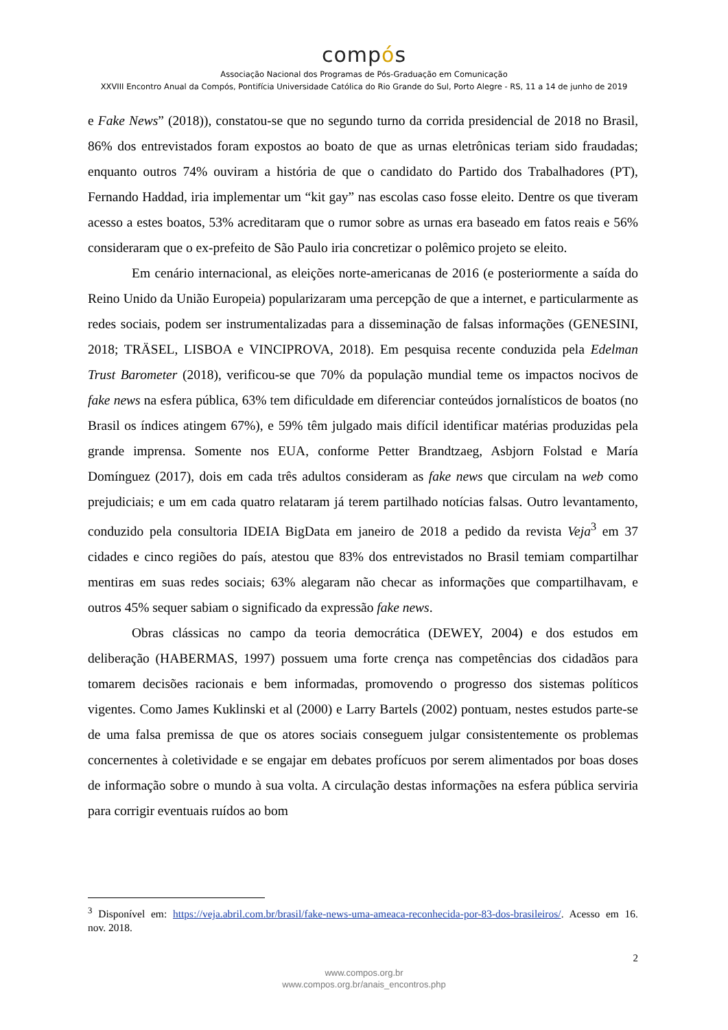compós
Associação Nacional dos Programas de Pós-Graduação em Comunicação
XXVIII Encontro Anual da Compós, Pontifícia Universidade Católica do Rio Grande do Sul, Porto Alegre - RS, 11 a 14 de junho de 2019
e Fake News” (2018)), constatou-se que no segundo turno da corrida presidencial de 2018 no Brasil, 86% dos entrevistados foram expostos ao boato de que as urnas eletrônicas teriam sido fraudadas; enquanto outros 74% ouviram a história de que o candidato do Partido dos Trabalhadores (PT), Fernando Haddad, iria implementar um “kit gay” nas escolas caso fosse eleito. Dentre os que tiveram acesso a estes boatos, 53% acreditaram que o rumor sobre as urnas era baseado em fatos reais e 56% consideraram que o ex-prefeito de São Paulo iria concretizar o polêmico projeto se eleito.
Em cenário internacional, as eleições norte-americanas de 2016 (e posteriormente a saída do Reino Unido da União Europeia) popularizaram uma percepção de que a internet, e particularmente as redes sociais, podem ser instrumentalizadas para a disseminação de falsas informações (GENESINI, 2018; TRÄSEL, LISBOA e VINCIPROVA, 2018). Em pesquisa recente conduzida pela Edelman Trust Barometer (2018), verificou-se que 70% da população mundial teme os impactos nocivos de fake news na esfera pública, 63% tem dificuldade em diferenciar conteúdos jornalísticos de boatos (no Brasil os índices atingem 67%), e 59% têm julgado mais difícil identificar matérias produzidas pela grande imprensa. Somente nos EUA, conforme Petter Brandtzaeg, Asbjorn Folstad e María Domínguez (2017), dois em cada três adultos consideram as fake news que circulam na web como prejudiciais; e um em cada quatro relataram já terem partilhado notícias falsas. Outro levantamento, conduzido pela consultoria IDEIA BigData em janeiro de 2018 a pedido da revista Veja<sup>3</sup> em 37 cidades e cinco regiões do país, atestou que 83% dos entrevistados no Brasil temiam compartilhar mentiras em suas redes sociais; 63% alegaram não checar as informações que compartilhavam, e outros 45% sequer sabiam o significado da expressão fake news.
Obras clássicas no campo da teoria democrática (DEWEY, 2004) e dos estudos em deliberação (HABERMAS, 1997) possuem uma forte crença nas competências dos cidadãos para tomarem decisões racionais e bem informadas, promovendo o progresso dos sistemas políticos vigentes. Como James Kuklinski et al (2000) e Larry Bartels (2002) pontuam, nestes estudos parte-se de uma falsa premissa de que os atores sociais conseguem julgar consistentemente os problemas concernentes à coletividade e se engajar em debates profícuos por serem alimentados por boas doses de informação sobre o mundo à sua volta. A circulação destas informações na esfera pública serviria para corrigir eventuais ruídos ao bom
<sup>3</sup> Disponível em: https://veja.abril.com.br/brasil/fake-news-uma-ameaca-reconhecida-por-83-dos-brasileiros/. Acesso em 16. nov. 2018.
2
www.compos.org.br
www.compos.org.br/anais_encontros.php